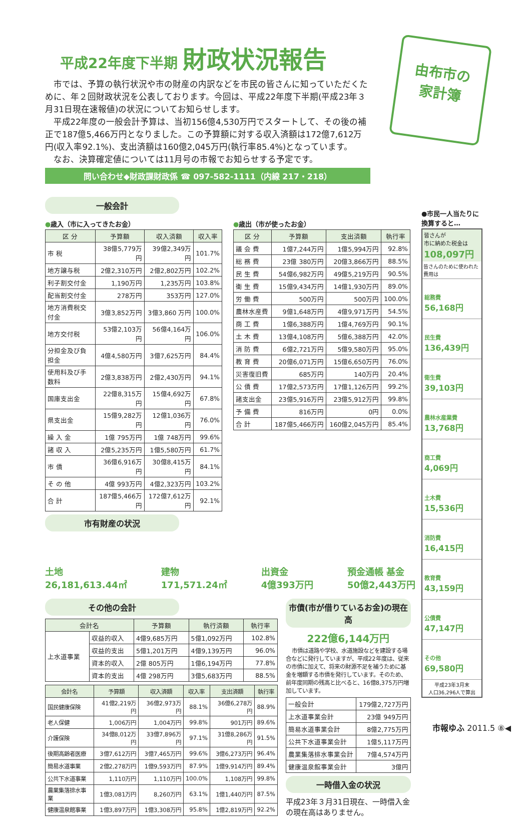平成22年度下半期 財政状況報告
由布市の
家計簿
市では、予算の執行状況や市の財産の内訳などを市民の皆さんに知っていただくために、年２回財政状況を公表しております。今回は、平成22年度下半期(平成23年３月31日現在速報値)の状況についてお知らせします。
平成22年度の一般会計予算は、当初156億4,530万円でスタートして、その後の補正で187億5,466万円となりました。この予算額に対する収入済額は172億7,612万円(収入率92.1%)、支出済額は160億2,045万円(執行率85.4%)となっています。
なお、決算確定値については11月号の市報でお知らせする予定です。
問い合わせ◆財政課財政係 ☎ 097-582-1111（内線 217・218）
一般会計
●歳入（市に入ってきたお金）
| 区 分 | 予算額 | 収入済額 | 収入率 |
| --- | --- | --- | --- |
| 市 税 | 38億5,779万円 | 39億2,349万円 | 101.7% |
| 地方譲与税 | 2億2,310万円 | 2億2,802万円 | 102.2% |
| 利子割交付金 | 1,190万円 | 1,235万円 | 103.8% |
| 配当割交付金 | 278万円 | 353万円 | 127.0% |
| 地方消費税交付金 | 3億3,852万円 | 3億3,860 万円 | 100.0% |
| 地方交付税 | 53億2,103万円 | 56億4,164万円 | 106.0% |
| 分担金及び負担金 | 4億4,580万円 | 3億7,625万円 | 84.4% |
| 使用料及び手数料 | 2億3,838万円 | 2億2,430万円 | 94.1% |
| 国庫支出金 | 22億8,315万円 | 15億4,692万円 | 67.8% |
| 県支出金 | 15億9,282万円 | 12億1,036万円 | 76.0% |
| 繰 入 金 | 1億 795万円 | 1億 748万円 | 99.6% |
| 諸 収 入 | 2億5,235万円 | 1億5,580万円 | 61.7% |
| 市 債 | 36億6,916万円 | 30億8,415万円 | 84.1% |
| そ の 他 | 4億 993万円 | 4億2,323万円 | 103.2% |
| 合 計 | 187億5,466万円 | 172億7,612万円 | 92.1% |
●歳出（市が使ったお金）
| 区 分 | 予算額 | 支出済額 | 執行率 |
| --- | --- | --- | --- |
| 議 会 費 | 1億7,244万円 | 1億5,994万円 | 92.8% |
| 総 務 費 | 23億 380万円 | 20億3,866万円 | 88.5% |
| 民 生 費 | 54億6,982万円 | 49億5,219万円 | 90.5% |
| 衛 生 費 | 15億9,434万円 | 14億1,930万円 | 89.0% |
| 労 働 費 | 500万円 | 500万円 | 100.0% |
| 農林水産費 | 9億1,648万円 | 4億9,971万円 | 54.5% |
| 商 工 費 | 1億6,388万円 | 1億4,769万円 | 90.1% |
| 土 木 費 | 13億4,108万円 | 5億6,388万円 | 42.0% |
| 消 防 費 | 6億2,721万円 | 5億9,580万円 | 95.0% |
| 教 育 費 | 20億6,071万円 | 15億6,650万円 | 76.0% |
| 災害復旧費 | 685万円 | 140万円 | 20.4% |
| 公 債 費 | 17億2,573万円 | 17億1,126万円 | 99.2% |
| 諸支出金 | 23億5,916万円 | 23億5,912万円 | 99.8% |
| 予 備 費 | 816万円 | 0円 | 0.0% |
| 合 計 | 187億5,466万円 | 160億2,045万円 | 85.4% |
市有財産の状況
土地
26,181,613.44㎡
建物
171,571.24㎡
出資金
4億393万円
預金通帳 基金
50億2,443万円
その他の会計
| 会計名 | | 予算額 | 執行済額 | 執行率 |
| --- | --- | --- | --- | --- |
| 上水道事業 | 収益的収入 | 4億9,685万円 | 5億1,092万円 | 102.8% |
| | 収益的支出 | 5億1,201万円 | 4億9,139万円 | 96.0% |
| | 資本的収入 | 2億 805万円 | 1億6,194万円 | 77.8% |
| | 資本的支出 | 4億 298万円 | 3億5,683万円 | 88.5% |
| 会計名 | 予算額 | 収入済額 | 収入率 | 支出済額 | 執行率 |
| --- | --- | --- | --- | --- | --- |
| 国民健康保険 | 41億2,219万円 | 36億2,973万円 | 88.1% | 36億6,278万円 | 88.9% |
| 老人保健 | 1,006万円 | 1,004万円 | 99.8% | 901万円 | 89.6% |
| 介護保険 | 34億8,012万円 | 33億7,896万円 | 97.1% | 31億8,286万円 | 91.5% |
| 後期高齢者医療 | 3億7,612万円 | 3億7,465万円 | 99.6% | 3億6,273万円 | 96.4% |
| 簡易水道事業 | 2億2,278万円 | 1億9,593万円 | 87.9% | 1億9,914万円 | 89.4% |
| 公共下水道事業 | 1,110万円 | 1,110万円 | 100.0% | 1,108万円 | 99.8% |
| 農業集落排水事業 | 1億3,081万円 | 8,260万円 | 63.1% | 1億1,440万円 | 87.5% |
| 健康温泉館事業 | 1億3,897万円 | 1億3,308万円 | 95.8% | 1億2,819万円 | 92.2% |
市債(市が借りているお金)の現在高
222億6,144万円
市債は道路や学校、水道施設などを建設する場合などに発行していますが、平成22年度は、従来の市債に加えて、将来の財源不足を補うために基金を増額する市債を発行しています。そのため、前年度同期の残高と比べると、16億8,375万円増加しています。
| 一般会計 | 179億2,727万円 |
| 上水道事業会計 | 23億 949万円 |
| 簡易水道事業会計 | 8億2,775万円 |
| 公共下水道事業会計 | 1億5,117万円 |
| 農業集落排水事業会計 | 7億4,574万円 |
| 健康温泉館事業会計 | 3億円 |
一時借入金の状況
平成23年３月31日現在、一時借入金の現在高はありません。
●市民一人当たりに換算すると…
皆さんが
市に納めた税金は
108,097円
皆さんのために使われた費用は
総務費
56,168円
民生費
136,439円
衛生費
39,103円
農林水産業費
13,768円
商工費
4,069円
土木費
15,536円
消防費
16,415円
教育費
43,159円
公債費
47,147円
その他
69,580円
平成23年3月末
人口36,296人で算出
市報ゆふ 2011.5 ⑧◀